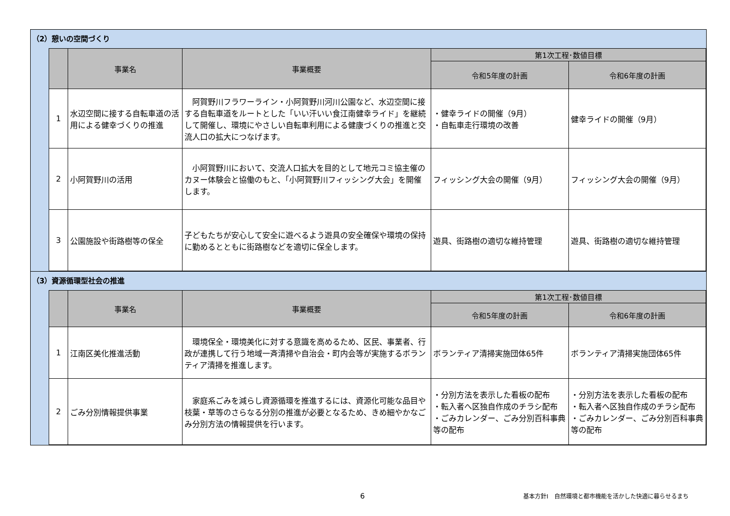（2）憩いの空間づくり
| | 事業名 | 事業概要 | 第1次工程･数値目標 | |
| --- | --- | --- | --- | --- |
| | | | 令和5年度の計画 | 令和6年度の計画 |
| 1 | 水辺空間に接する自転車道の活用による健幸づくりの推進 | 阿賀野川フラワーライン・小阿賀野川河川公園など、水辺空間に接する自転車道をルートとした「いい汗いい食江南健幸ライド」を継続して開催し、環境にやさしい自転車利用による健康づくりの推進と交流人口の拡大につなげます。 | ・健幸ライドの開催（9月） ・自転車走行環境の改善 | 健幸ライドの開催（9月） |
| 2 | 小阿賀野川の活用 | 小阿賀野川において、交流人口拡大を目的として地元コミ協主催のカヌー体験会と協働のもと、「小阿賀野川フィッシング大会」を開催します。 | フィッシング大会の開催（9月） | フィッシング大会の開催（9月） |
| 3 | 公園施設や街路樹等の保全 | 子どもたちが安心して安全に遊べるよう遊具の安全確保や環境の保持に勤めるとともに街路樹などを適切に保全します。 | 遊具、街路樹の適切な維持管理 | 遊具、街路樹の適切な維持管理 |
（3）資源循環型社会の推進
| | 事業名 | 事業概要 | 第1次工程･数値目標 | |
| --- | --- | --- | --- | --- |
| | | | 令和5年度の計画 | 令和6年度の計画 |
| 1 | 江南区美化推進活動 | 環境保全・環境美化に対する意識を高めるため、区民、事業者、行政が連携して行う地域一斉清掃や自治会・町内会等が実施するボランティア清掃を推進します。 | ボランティア清掃実施団体65件 | ボランティア清掃実施団体65件 |
| 2 | ごみ分別情報提供事業 | 家庭系ごみを減らし資源循環を推進するには、資源化可能な品目や枝葉・草等のさらなる分別の推進が必要となるため、きめ細やかなごみ分別方法の情報提供を行います。 | ・分別方法を表示した看板の配布 ・転入者へ区独自作成のチラシ配布 ・ごみカレンダー、ごみ分別百科事典等の配布 | ・分別方法を表示した看板の配布 ・転入者へ区独自作成のチラシ配布 ・ごみカレンダー、ごみ分別百科事典等の配布 |
6 基本方針Ⅰ　自然環境と都市機能を活かした快適に暮らせるまち